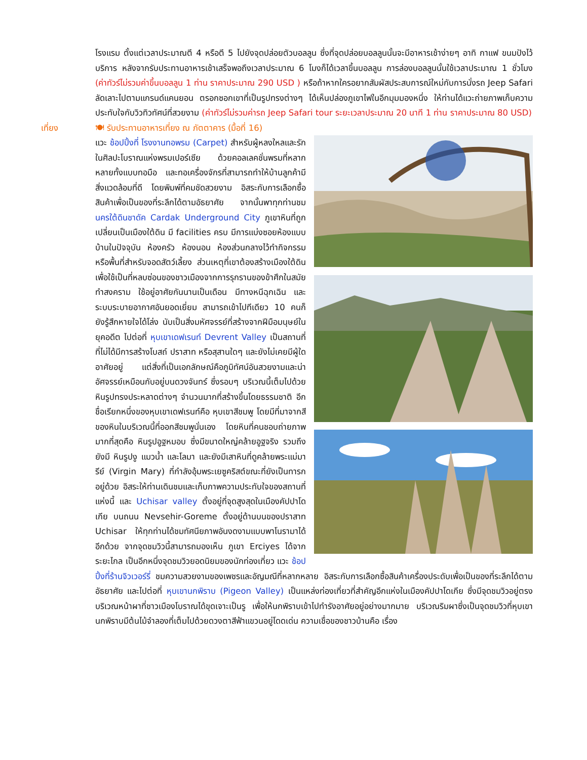โรงแรม ตั้งแต่เวลาประมาณตี 4 หรือตี 5 ไปยังจุดปล่อยตัวบอลลูน ซึ่งที่จุดปล่อยบอลลูนนั้นจะมีอาหารเช้าง่ายๆ อาทิ กาแฟ ขนมปังไว้บริการ หลังจากรับประทานอาหารเช้าเสร็จพอถึงเวลาประมาณ 6 โมงก็ได้เวลาขึ้นบอลลูน การล่องบอลลูนนั้นใช้เวลาประมาณ 1 ชั่วโมง (ค่าทัวร์ไม่รวมค่าขึ้นบอลลูน 1 ท่าน ราคาประมาณ 290 USD ) หรือถ้าหากใครอยากสัมผัสประสบการณ์ใหม่กับการนั่งรถ Jeep Safari ลัดเลาะไปตามแกรนด์แคนยอน ตรอกซอกเขาที่เป็นรูปทรงต่างๆ ได้เห็นปล่องภูเขาไฟในอีกมุมมองหนึ่ง ให้ท่านได้แวะถ่ายภาพเก็บความประทับใจกับวิวทิวทัศน์ที่สวยงาม (ค่าทัวร์ไม่รวมค่ารถ Jeep Safari tour ระยะเวลาประมาณ 20 นาที 1 ท่าน ราคาประมาณ 80 USD)
เที่ยง 🍽 รับประทานอาหารเที่ยง ณ ภัตตาคาร (มื้อที่ 16)
แวะ ช้อปปิ้งที่ โรงงานทอพรม (Carpet) สำหรับผู้หลงใหลและรักในศิลปะโบราณแห่งพรมเปอร์เซีย ด้วยคอลเลคชั่นพรมที่หลากหลายทั้งแบบทอมือ และทอเครื่องจักรที่สามารถทำให้บ้านลูกค้ามีสิ่งแวดล้อมที่ดี โดยพิมพ์ที่คมชัดสวยงาม อิสระกับการเลือกซื้อสินค้าเพื่อเป็นของที่ระลึกได้ตามอัธยาศัย จากนั้นพาทุกท่านชม นครใต้ดินชาดัค Cardak Underground City ภูเขาหินที่ถูกเปลี่ยนเป็นเมืองใต้ดิน มี facilities ครบ มีการแบ่งซอยห้องแบบบ้านในปัจจุบัน ห้องครัว ห้องนอน ห้องส่วนกลางไว้ทำกิจกรรม หรือพื้นที่สำหรับจอดสัตว์เลี้ยง ส่วนเหตุที่เขาต้องสร้างเมืองใต้ดิน เพื่อใช้เป็นที่หลบซ่อนของชาวเมืองจากการรุกรานของข้าศึกในสมัยทำสงคราม ใช้อยู่อาศัยกันนานเป็นเดือน มีทางหนีฉุกเฉิน และระบบระบายอากาศอันยอดเยี่ยม สามารถเข้าไปทีเดียว 10 คนก็ยังรู้สึกหายใจได้โล่ง นับเป็นสิ่งมหัศจรรย์ที่สร้างจากฝีมือมนุษย์ในยุคอดีต ไปต่อที่ หุบเขาเดฟเรนท์ Devrent Valley เป็นสถานที่ที่ไม่ได้มีการสร้างโบสถ์ ปราสาท หรือสุสานใดๆ และยังไม่เคยมีผู้ใดอาศัยอยู่ แต่สิ่งที่เป็นเอกลักษณ์คือภูมิทัศน์อันสวยงามและน่าอัศจรรย์เหมือนกับอยู่บนดวงจันทร์ ซึ่งรอบๆ บริเวณนี้เต็มไปด้วยหินรูปทรงประหลาดต่างๆ จำนวนมากที่สร้างขึ้นโดยธรรมชาติ อีกชื่อเรียกหนึ่งของหุบเขาเดฟเรนท์คือ หุบเขาสีชมพู โดยมีที่มาจากสีของหินในบริเวณนี้ที่ออกสีชมพูนั่นเอง โดยหินที่คนชอบถ่ายภาพมากที่สุดคือ หินรูปอูฐหมอบ ซึ่งมีขนาดใหญ่คล้ายอูฐจริง รวมถึงยังมี หินรูปงู แมวน้ำ และโลมา และยังมีเสาหินที่ดูคล้ายพระแม่มารีย์ (Virgin Mary) ที่กำลังอุ้มพระเยซูคริสต์ขณะที่ยังเป็นทารกอยู่ด้วย อิสระให้ท่านเดินชมและเก็บภาพความประทับใจของสถานที่แห่งนี้ และ Uchisar valley ตั้งอยู่ที่จุดสูงสุดในเมืองคัปปาโดเกีย บนถนน Nevsehir-Goreme ตั้งอยู่ด้านบนของปราสาท Uchisar ให้ทุกท่านได้ชมทัศนียภาพอันงดงามแบบพาโนรามาได้อีกด้วย จากจุดชมวิวนี้สามารถมองเห็น ภูเขา Erciyes ได้จากระยะไกล เป็นอีกหนึ่งจุดชมวิวยอดนิยมของนักท่องเที่ยว แวะ ช้อปปิ้งที่ร้านจิวเวอร์รี่ ชมความสวยงามของเพชรและอัญมณีที่หลากหลาย อิสระกับการเลือกซื้อสินค้าเครื่องประดับเพื่อเป็นของที่ระลึกได้ตามอัธยาศัย และไปต่อที่ หุบเขานกพิราบ (Pigeon Valley) เป็นแหล่งท่องเที่ยวที่สำคัญอีกแห่งในเมืองคัปปาโดเกีย ซึ่งมีจุดชมวิวอยู่ตรงบริเวณหน้าผาที่ชาวเมืองโบราณได้ขุดเจาะเป็นรู เพื่อให้นกพิราบเข้าไปทำรังอาศัยอยู่อย่างมากมาย บริเวณริมผาซึ่งเป็นจุดชมวิวที่หุบเขานกพิราบมีต้นไม้จำลองที่เต็มไปด้วยดวงตาสีฟ้าแขวนอยู่โดดเด่น ความเชื่อของชาวบ้านคือ เรื่อง